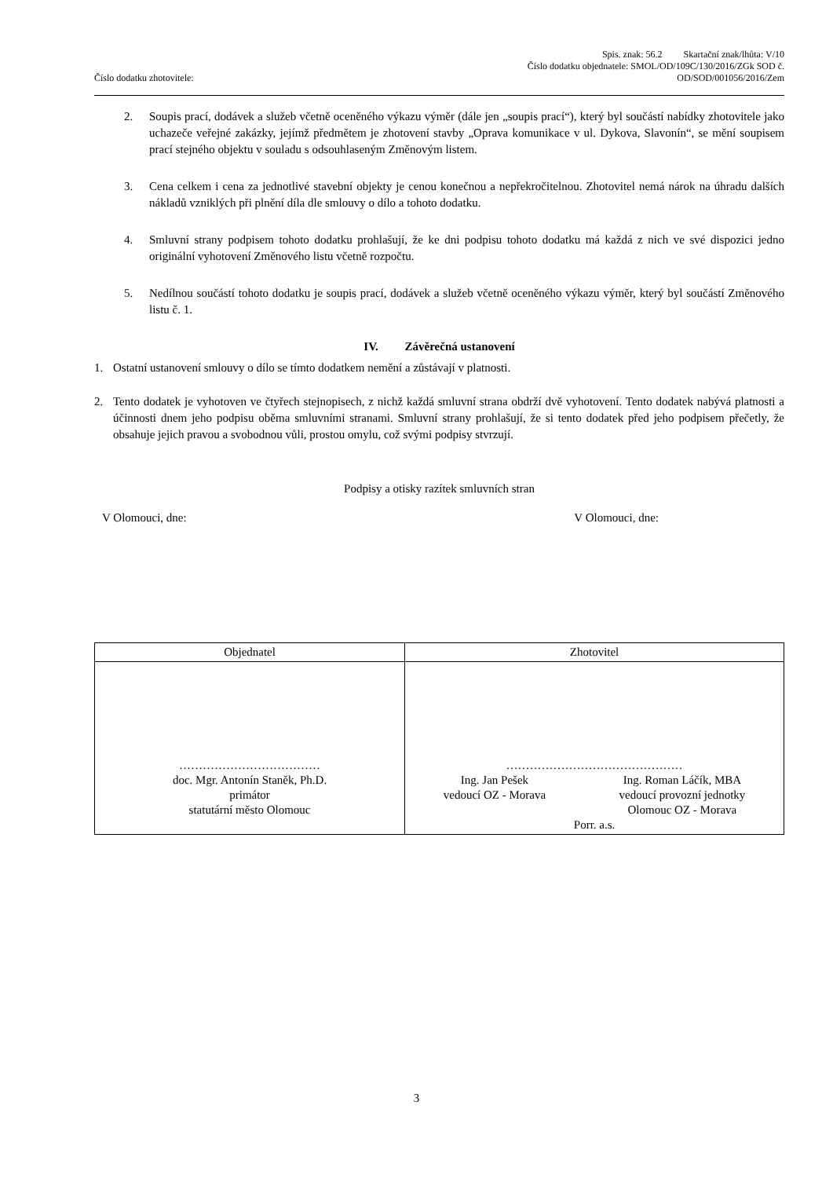Číslo dodatku zhotovitele:
Spis. znak: 56.2 Skartační znak/lhůta: V/10
Číslo dodatku objednatele: SMOL/OD/109C/130/2016/ZGk SOD č.
OD/SOD/001056/2016/Zem
2. Soupis prací, dodávek a služeb včetně oceněného výkazu výměr (dále jen „soupis prací“), který byl součástí nabídky zhotovitele jako uchazeče veřejné zakázky, jejímž předmětem je zhotovení stavby „Oprava komunikace v ul. Dykova, Slavonín“, se mění soupisem prací stejného objektu v souladu s odsouhlaseným Změnovým listem.
3. Cena celkem i cena za jednotlivé stavební objekty je cenou konečnou a nepřekročitelnou. Zhotovitel nemá nárok na úhradu dalších nákladů vzniklých při plnění díla dle smlouvy o dílo a tohoto dodatku.
4. Smluvní strany podpisem tohoto dodatku prohlašují, že ke dni podpisu tohoto dodatku má každá z nich ve své dispozici jedno originální vyhotovení Změnového listu včetně rozpočtu.
5. Nedílnou součástí tohoto dodatku je soupis prací, dodávek a služeb včetně oceněného výkazu výměr, který byl součástí Změnového listu č. 1.
IV. Závěrečná ustanovení
1. Ostatní ustanovení smlouvy o dílo se tímto dodatkem nemění a zůstávají v platnosti.
2. Tento dodatek je vyhotoven ve čtyřech stejnopisech, z nichž každá smluvní strana obdrží dvě vyhotovení. Tento dodatek nabývá platnosti a účinnosti dnem jeho podpisu oběma smluvními stranami. Smluvní strany prohlašují, že si tento dodatek před jeho podpisem přečetly, že obsahuje jejich pravou a svobodnou vůli, prostou omylu, což svými podpisy stvrzují.
Podpisy a otisky razítek smluvních stran
V Olomouci, dne: V Olomouci, dne:
| Objednatel | Zhotovitel |
| --- | --- |
| ……………………………… doc. Mgr. Antonín Staněk, Ph.D. primátor statutární město Olomouc | ……………………………………… Ing. Jan Pešek vedoucí OZ - Morava Ing. Roman Láčík, MBA vedoucí provozní jednotky Olomouc OZ - Morava Porr. a.s. |
3